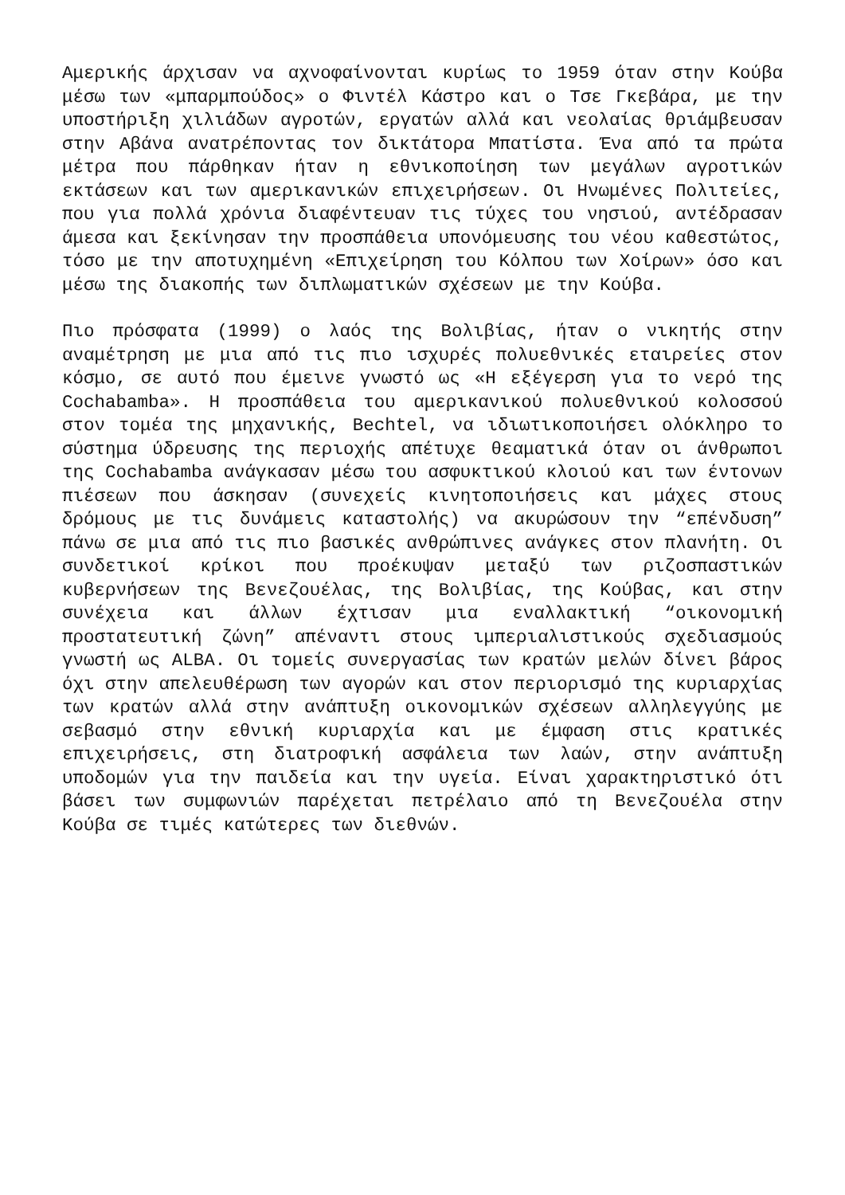Αμερικής άρχισαν να αχνοφαίνονται κυρίως το 1959 όταν στην Κούβα μέσω των «μπαρμπούδος» ο Φιντέλ Κάστρο και ο Τσε Γκεβάρα, με την υποστήριξη χιλιάδων αγροτών, εργατών αλλά και νεολαίας θριάμβευσαν στην Αβάνα ανατρέποντας τον δικτάτορα Μπατίστα. Ένα από τα πρώτα μέτρα που πάρθηκαν ήταν η εθνικοποίηση των μεγάλων αγροτικών εκτάσεων και των αμερικανικών επιχειρήσεων. Οι Ηνωμένες Πολιτείες, που για πολλά χρόνια διαφέντευαν τις τύχες του νησιού, αντέδρασαν άμεσα και ξεκίνησαν την προσπάθεια υπονόμευσης του νέου καθεστώτος, τόσο με την αποτυχημένη «Επιχείρηση του Κόλπου των Χοίρων» όσο και μέσω της διακοπής των διπλωματικών σχέσεων με την Κούβα.
Πιο πρόσφατα (1999) ο λαός της Βολιβίας, ήταν ο νικητής στην αναμέτρηση με μια από τις πιο ισχυρές πολυεθνικές εταιρείες στον κόσμο, σε αυτό που έμεινε γνωστό ως «Η εξέγερση για το νερό της Cochabamba». Η προσπάθεια του αμερικανικού πολυεθνικού κολοσσού στον τομέα της μηχανικής, Bechtel, να ιδιωτικοποιήσει ολόκληρο το σύστημα ύδρευσης της περιοχής απέτυχε θεαματικά όταν οι άνθρωποι της Cochabamba ανάγκασαν μέσω του ασφυκτικού κλοιού και των έντονων πιέσεων που άσκησαν (συνεχείς κινητοποιήσεις και μάχες στους δρόμους με τις δυνάμεις καταστολής) να ακυρώσουν την “επένδυση” πάνω σε μια από τις πιο βασικές ανθρώπινες ανάγκες στον πλανήτη. Οι συνδετικοί κρίκοι που προέκυψαν μεταξύ των ριζοσπαστικών κυβερνήσεων της Βενεζουέλας, της Βολιβίας, της Κούβας, και στην συνέχεια και άλλων έχτισαν μια εναλλακτική “οικονομική προστατευτική ζώνη” απέναντι στους ιμπεριαλιστικούς σχεδιασμούς γνωστή ως ALBA. Οι τομείς συνεργασίας των κρατών μελών δίνει βάρος όχι στην απελευθέρωση των αγορών και στον περιορισμό της κυριαρχίας των κρατών αλλά στην ανάπτυξη οικονομικών σχέσεων αλληλεγγύης με σεβασμό στην εθνική κυριαρχία και με έμφαση στις κρατικές επιχειρήσεις, στη διατροφική ασφάλεια των λαών, στην ανάπτυξη υποδομών για την παιδεία και την υγεία. Είναι χαρακτηριστικό ότι βάσει των συμφωνιών παρέχεται πετρέλαιο από τη Βενεζουέλα στην Κούβα σε τιμές κατώτερες των διεθνών.